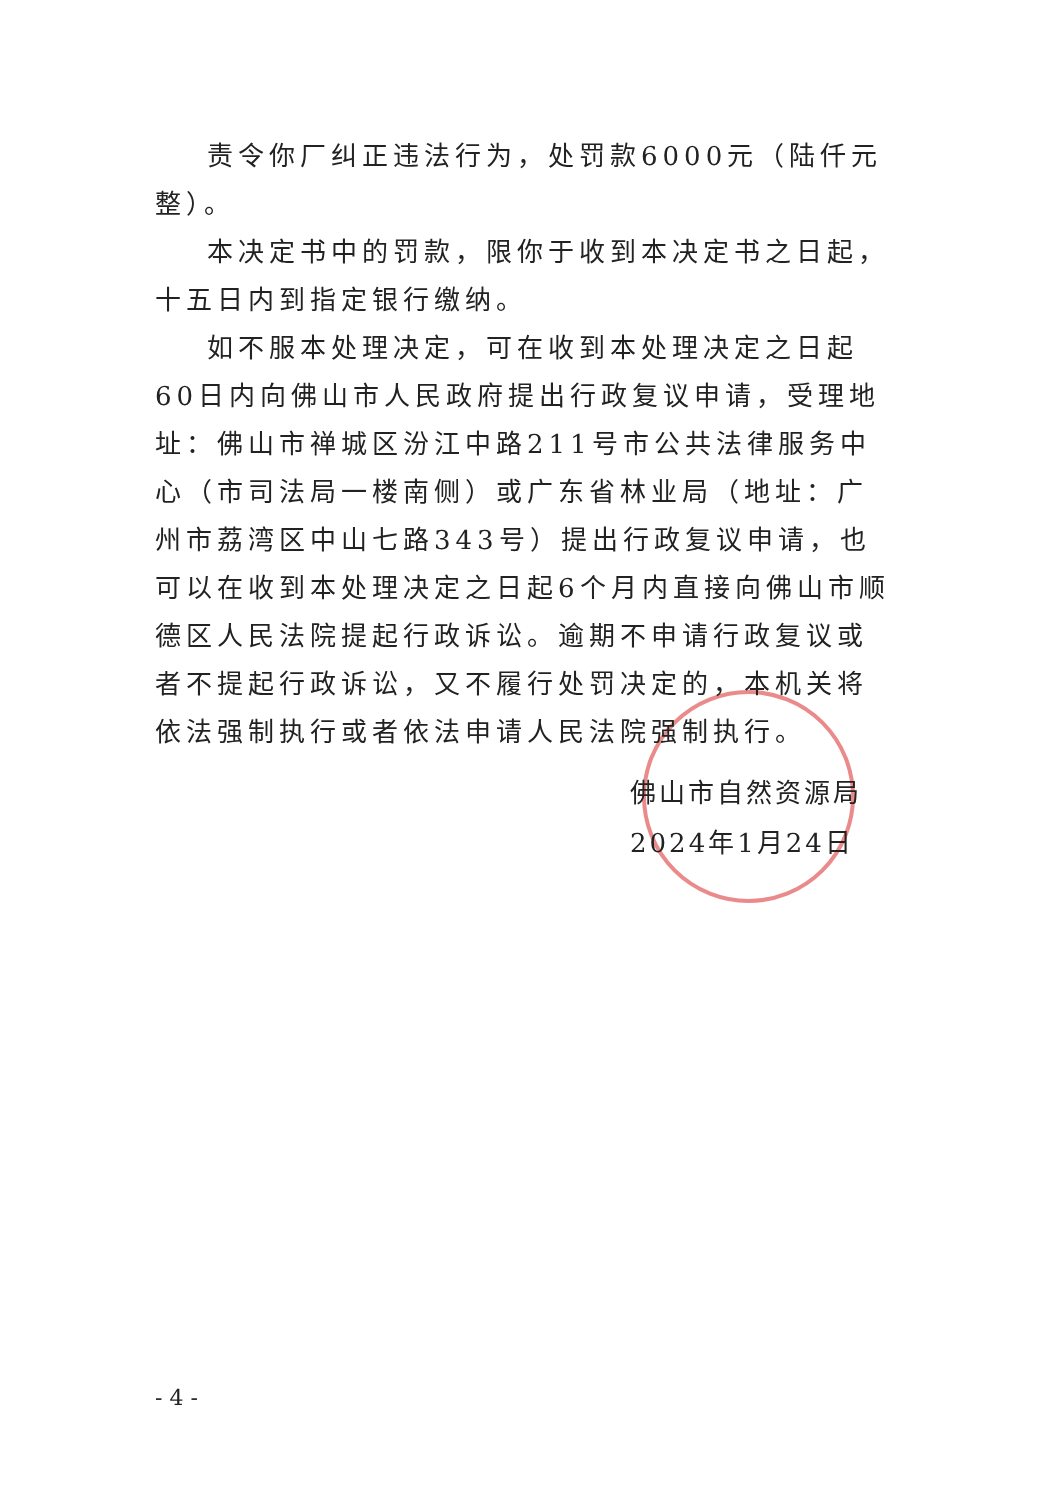责令你厂纠正违法行为，处罚款6000元（陆仟元整）。
本决定书中的罚款，限你于收到本决定书之日起，十五日内到指定银行缴纳。
如不服本处理决定，可在收到本处理决定之日起60日内向佛山市人民政府提出行政复议申请，受理地址：佛山市禅城区汾江中路211号市公共法律服务中心（市司法局一楼南侧）或广东省林业局（地址：广州市荔湾区中山七路343号）提出行政复议申请，也可以在收到本处理决定之日起6个月内直接向佛山市顺德区人民法院提起行政诉讼。逾期不申请行政复议或者不提起行政诉讼，又不履行处罚决定的，本机关将依法强制执行或者依法申请人民法院强制执行。
佛山市自然资源局
2024年1月24日
- 4 -